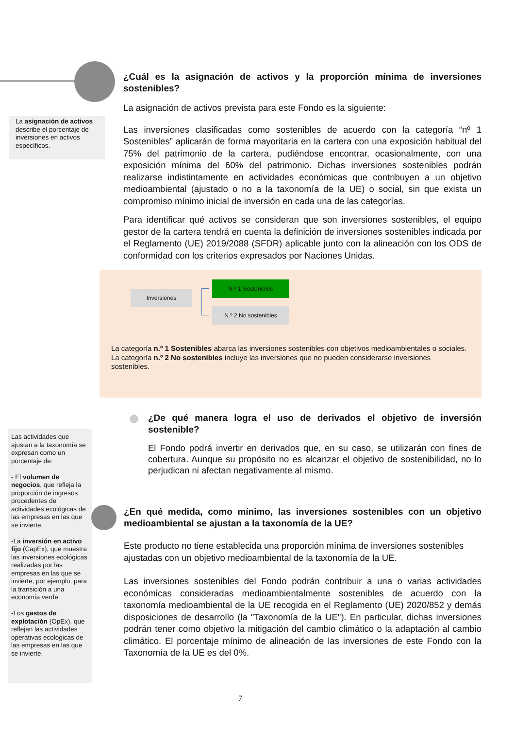La asignación de activos describe el porcentaje de inversiones en activos específicos.
¿Cuál es la asignación de activos y la proporción mínima de inversiones sostenibles?
La asignación de activos prevista para este Fondo es la siguiente:
Las inversiones clasificadas como sostenibles de acuerdo con la categoría “nº 1 Sostenibles” aplicarán de forma mayoritaria en la cartera con una exposición habitual del 75% del patrimonio de la cartera, pudiéndose encontrar, ocasionalmente, con una exposición mínima del 60% del patrimonio. Dichas inversiones sostenibles podrán realizarse indistintamente en actividades económicas que contribuyen a un objetivo medioambiental (ajustado o no a la taxonomía de la UE) o social, sin que exista un compromiso mínimo inicial de inversión en cada una de las categorías.
Para identificar qué activos se consideran que son inversiones sostenibles, el equipo gestor de la cartera tendrá en cuenta la definición de inversiones sostenibles indicada por el Reglamento (UE) 2019/2088 (SFDR) aplicable junto con la alineación con los ODS de conformidad con los criterios expresados por Naciones Unidas.
Inversiones
N.º 1 Sostenibles
N.º 2 No sostenibles
La categoría n.º 1 Sostenibles abarca las inversiones sostenibles con objetivos medioambientales o sociales.
La categoría n.º 2 No sostenibles incluye las inversiones que no pueden considerarse inversiones sostenibles.
¿De qué manera logra el uso de derivados el objetivo de inversión sostenible?
El Fondo podrá invertir en derivados que, en su caso, se utilizarán con fines de cobertura. Aunque su propósito no es alcanzar el objetivo de sostenibilidad, no lo perjudican ni afectan negativamente al mismo.
Las actividades que ajustan a la taxonomía se expresan como un porcentaje de:
- El volumen de negocios, que refleja la proporción de ingresos procedentes de actividades ecológicas de las empresas en las que se invierte.
-La inversión en activo fijo (CapEx), que muestra las inversiones ecológicas realizadas por las empresas en las que se invierte, por ejemplo, para la transición a una economía verde.
-Los gastos de explotación (OpEx), que reflejan las actividades operativas ecológicas de las empresas en las que se invierte.
¿En qué medida, como mínimo, las inversiones sostenibles con un objetivo medioambiental se ajustan a la taxonomía de la UE?
Este producto no tiene establecida una proporción mínima de inversiones sostenibles ajustadas con un objetivo medioambiental de la taxonomía de la UE.
Las inversiones sostenibles del Fondo podrán contribuir a una o varias actividades económicas consideradas medioambientalmente sostenibles de acuerdo con la taxonomía medioambiental de la UE recogida en el Reglamento (UE) 2020/852 y demás disposiciones de desarrollo (la "Taxonomía de la UE"). En particular, dichas inversiones podrán tener como objetivo la mitigación del cambio climático o la adaptación al cambio climático. El porcentaje mínimo de alineación de las inversiones de este Fondo con la Taxonomía de la UE es del 0%.
7